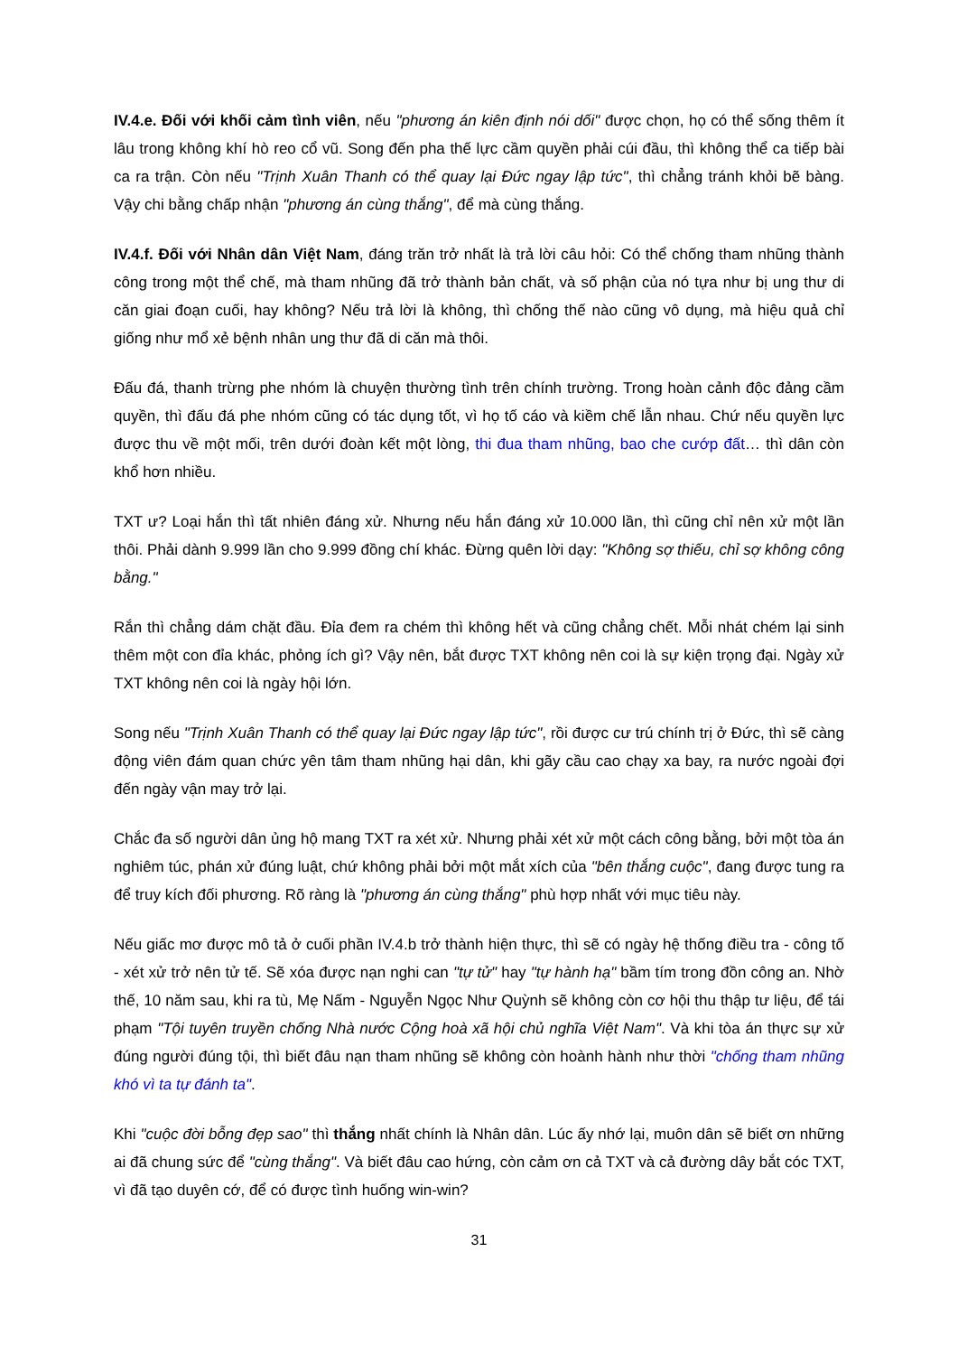IV.4.e. Đối với khối cảm tình viên, nếu "phương án kiên định nói dối" được chọn, họ có thể sống thêm ít lâu trong không khí hò reo cổ vũ. Song đến pha thế lực cầm quyền phải cúi đầu, thì không thể ca tiếp bài ca ra trận. Còn nếu "Trịnh Xuân Thanh có thể quay lại Đức ngay lập tức", thì chẳng tránh khỏi bẽ bàng. Vậy chi bằng chấp nhận "phương án cùng thắng", để mà cùng thắng.
IV.4.f. Đối với Nhân dân Việt Nam, đáng trăn trở nhất là trả lời câu hỏi: Có thể chống tham nhũng thành công trong một thể chế, mà tham nhũng đã trở thành bản chất, và số phận của nó tựa như bị ung thư di căn giai đoạn cuối, hay không? Nếu trả lời là không, thì chống thế nào cũng vô dụng, mà hiệu quả chỉ giống như mổ xẻ bệnh nhân ung thư đã di căn mà thôi.
Đấu đá, thanh trừng phe nhóm là chuyện thường tình trên chính trường. Trong hoàn cảnh độc đảng cầm quyền, thì đấu đá phe nhóm cũng có tác dụng tốt, vì họ tố cáo và kiềm chế lẫn nhau. Chứ nếu quyền lực được thu về một mối, trên dưới đoàn kết một lòng, thi đua tham nhũng, bao che cướp đất… thì dân còn khổ hơn nhiều.
TXT ư? Loại hắn thì tất nhiên đáng xử. Nhưng nếu hắn đáng xử 10.000 lần, thì cũng chỉ nên xử một lần thôi. Phải dành 9.999 lần cho 9.999 đồng chí khác. Đừng quên lời dạy: "Không sợ thiếu, chỉ sợ không công bằng."
Rắn thì chẳng dám chặt đầu. Đỉa đem ra chém thì không hết và cũng chẳng chết. Mỗi nhát chém lại sinh thêm một con đỉa khác, phỏng ích gì? Vậy nên, bắt được TXT không nên coi là sự kiện trọng đại. Ngày xử TXT không nên coi là ngày hội lớn.
Song nếu "Trịnh Xuân Thanh có thể quay lại Đức ngay lập tức", rồi được cư trú chính trị ở Đức, thì sẽ càng động viên đám quan chức yên tâm tham nhũng hại dân, khi gãy cầu cao chạy xa bay, ra nước ngoài đợi đến ngày vận may trở lại.
Chắc đa số người dân ủng hộ mang TXT ra xét xử. Nhưng phải xét xử một cách công bằng, bởi một tòa án nghiêm túc, phán xử đúng luật, chứ không phải bởi một mắt xích của "bên thắng cuộc", đang được tung ra để truy kích đối phương. Rõ ràng là "phương án cùng thắng" phù hợp nhất với mục tiêu này.
Nếu giấc mơ được mô tả ở cuối phần IV.4.b trở thành hiện thực, thì sẽ có ngày hệ thống điều tra - công tố - xét xử trở nên tử tế. Sẽ xóa được nạn nghi can "tự tử" hay "tự hành hạ" bầm tím trong đồn công an. Nhờ thế, 10 năm sau, khi ra tù, Mẹ Nấm - Nguyễn Ngọc Như Quỳnh sẽ không còn cơ hội thu thập tư liệu, để tái phạm "Tội tuyên truyền chống Nhà nước Cộng hoà xã hội chủ nghĩa Việt Nam". Và khi tòa án thực sự xử đúng người đúng tội, thì biết đâu nạn tham nhũng sẽ không còn hoành hành như thời "chống tham nhũng khó vì ta tự đánh ta".
Khi "cuộc đời bỗng đẹp sao" thì thắng nhất chính là Nhân dân. Lúc ấy nhớ lại, muôn dân sẽ biết ơn những ai đã chung sức để "cùng thắng". Và biết đâu cao hứng, còn cảm ơn cả TXT và cả đường dây bắt cóc TXT, vì đã tạo duyên cớ, để có được tình huống win-win?
31